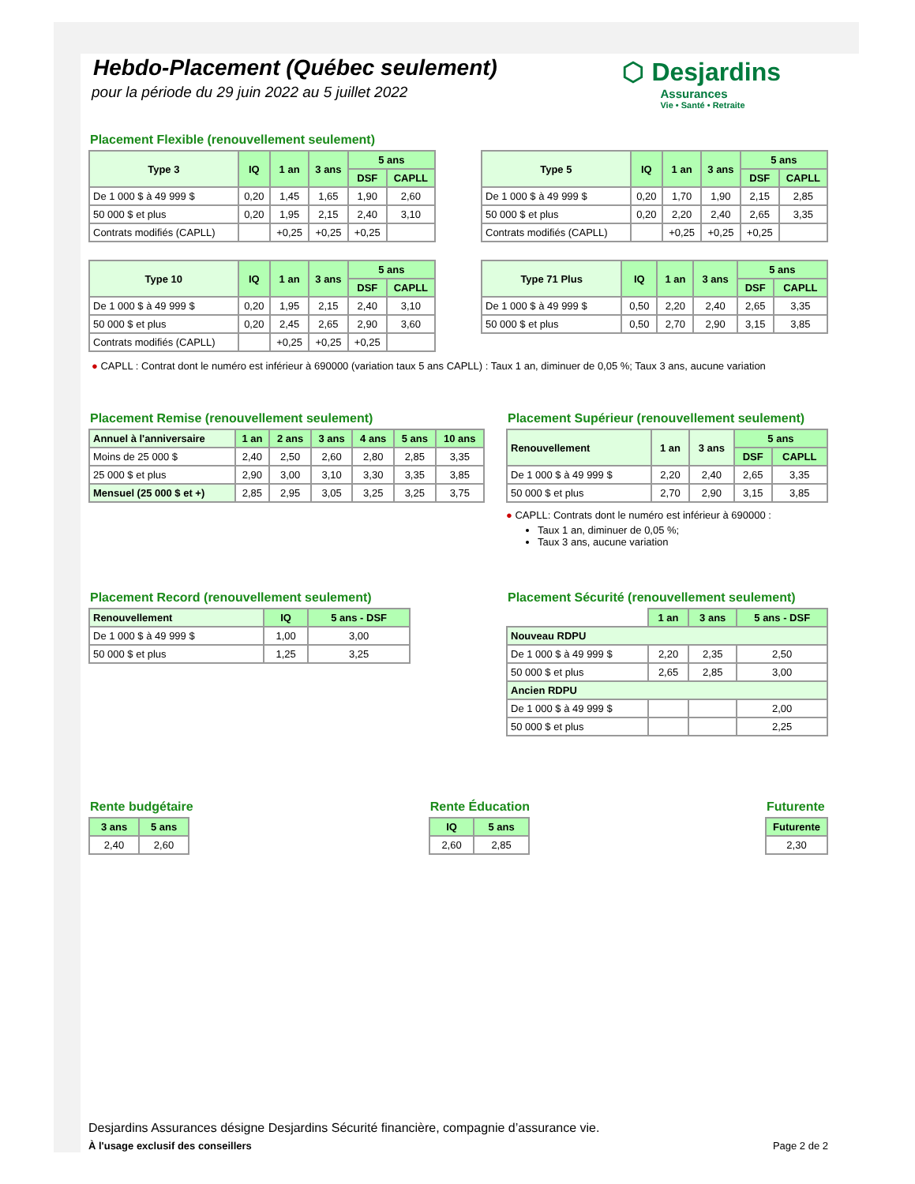Hebdo-Placement (Québec seulement)
pour la période du 29 juin 2022 au 5 juillet 2022
⬡ Desjardins
Assurances
Vie • Santé • Retraite
Placement Flexible (renouvellement seulement)
| Type 3 | IQ | 1 an | 3 ans | 5 ans | |
| --- | --- | --- | --- | --- | --- |
| | | | | DSF | CAPLL |
| De 1 000 $ à 49 999 $ | 0,20 | 1,45 | 1,65 | 1,90 | 2,60 |
| 50 000 $ et plus | 0,20 | 1,95 | 2,15 | 2,40 | 3,10 |
| Contrats modifiés (CAPLL) | | +0,25 | +0,25 | +0,25 | |
| Type 5 | IQ | 1 an | 3 ans | 5 ans | |
| --- | --- | --- | --- | --- | --- |
| | | | | DSF | CAPLL |
| De 1 000 $ à 49 999 $ | 0,20 | 1,70 | 1,90 | 2,15 | 2,85 |
| 50 000 $ et plus | 0,20 | 2,20 | 2,40 | 2,65 | 3,35 |
| Contrats modifiés (CAPLL) | | +0,25 | +0,25 | +0,25 | |
| Type 10 | IQ | 1 an | 3 ans | 5 ans | |
| --- | --- | --- | --- | --- | --- |
| | | | | DSF | CAPLL |
| De 1 000 $ à 49 999 $ | 0,20 | 1,95 | 2,15 | 2,40 | 3,10 |
| 50 000 $ et plus | 0,20 | 2,45 | 2,65 | 2,90 | 3,60 |
| Contrats modifiés (CAPLL) | | +0,25 | +0,25 | +0,25 | |
| Type 71 Plus | IQ | 1 an | 3 ans | 5 ans | |
| --- | --- | --- | --- | --- | --- |
| | | | | DSF | CAPLL |
| De 1 000 $ à 49 999 $ | 0,50 | 2,20 | 2,40 | 2,65 | 3,35 |
| 50 000 $ et plus | 0,50 | 2,70 | 2,90 | 3,15 | 3,85 |
● CAPLL : Contrat dont le numéro est inférieur à 690000 (variation taux 5 ans CAPLL) : Taux 1 an, diminuer de 0,05 %; Taux 3 ans, aucune variation
Placement Remise (renouvellement seulement)
| Annuel à l'anniversaire | 1 an | 2 ans | 3 ans | 4 ans | 5 ans | 10 ans |
| --- | --- | --- | --- | --- | --- | --- |
| Moins de 25 000 $ | 2,40 | 2,50 | 2,60 | 2,80 | 2,85 | 3,35 |
| 25 000 $ et plus | 2,90 | 3,00 | 3,10 | 3,30 | 3,35 | 3,85 |
| Mensuel (25 000 $ et +) | 2,85 | 2,95 | 3,05 | 3,25 | 3,25 | 3,75 |
Placement Supérieur (renouvellement seulement)
| Renouvellement | 1 an | 3 ans | 5 ans | |
| --- | --- | --- | --- | --- |
| | | | DSF | CAPLL |
| De 1 000 $ à 49 999 $ | 2,20 | 2,40 | 2,65 | 3,35 |
| 50 000 $ et plus | 2,70 | 2,90 | 3,15 | 3,85 |
● CAPLL: Contrats dont le numéro est inférieur à 690000 :
Taux 1 an, diminuer de 0,05 %;
Taux 3 ans, aucune variation
Placement Record (renouvellement seulement)
| Renouvellement | IQ | 5 ans - DSF |
| --- | --- | --- |
| De 1 000 $ à 49 999 $ | 1,00 | 3,00 |
| 50 000 $ et plus | 1,25 | 3,25 |
Placement Sécurité (renouvellement seulement)
| | 1 an | 3 ans | 5 ans - DSF |
| Nouveau RDPU | | | |
| De 1 000 $ à 49 999 $ | 2,20 | 2,35 | 2,50 |
| 50 000 $ et plus | 2,65 | 2,85 | 3,00 |
| Ancien RDPU | | | |
| De 1 000 $ à 49 999 $ | | | 2,00 |
| 50 000 $ et plus | | | 2,25 |
Rente budgétaire
| 3 ans | 5 ans |
| --- | --- |
| 2,40 | 2,60 |
Rente Éducation
| IQ | 5 ans |
| --- | --- |
| 2,60 | 2,85 |
Futurente
| Futurente |
| --- |
| 2,30 |
Desjardins Assurances désigne Desjardins Sécurité financière, compagnie d’assurance vie.
À l'usage exclusif des conseillers Page 2 de 2